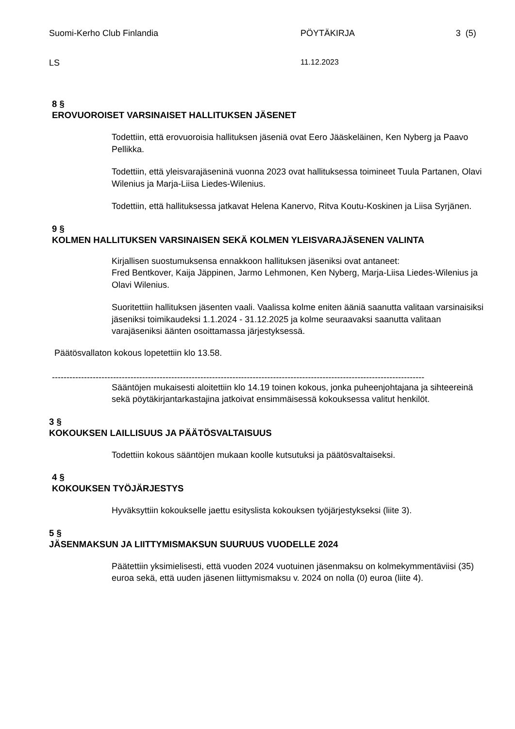Suomi-Kerho Club Finlandia PÖYTÄKIRJA 3 (5)
LS 11.12.2023
8 §
EROVUOROISET VARSINAISET HALLITUKSEN JÄSENET
Todettiin, että erovuoroisia hallituksen jäseniä ovat Eero Jääskeläinen, Ken Nyberg ja Paavo Pellikka.
Todettiin, että yleisvarajäseninä vuonna 2023 ovat hallituksessa toimineet Tuula Partanen, Olavi Wilenius ja Marja-Liisa Liedes-Wilenius.
Todettiin, että hallituksessa jatkavat Helena Kanervo, Ritva Koutu-Koskinen ja Liisa Syrjänen.
9 §
KOLMEN HALLITUKSEN VARSINAISEN SEKÄ KOLMEN YLEISVARAJÄSENEN VALINTA
Kirjallisen suostumuksensa ennakkoon hallituksen jäseniksi ovat antaneet:
Fred Bentkover, Kaija Jäppinen, Jarmo Lehmonen, Ken Nyberg, Marja-Liisa Liedes-Wilenius ja Olavi Wilenius.
Suoritettiin hallituksen jäsenten vaali. Vaalissa kolme eniten ääniä saanutta valitaan varsinaisiksi jäseniksi toimikaudeksi 1.1.2024 - 31.12.2025 ja kolme seuraavaksi saanutta valitaan varajäseniksi äänten osoittamassa järjestyksessä.
Päätösvallaton kokous lopetettiin klo 13.58.
--------------------------------------------------------------------------------------------------------------------------------
Sääntöjen mukaisesti aloitettiin klo 14.19 toinen kokous, jonka puheenjohtajana ja sihteereinä sekä pöytäkirjantarkastajina jatkoivat ensimmäisessä kokouksessa valitut henkilöt.
3 §
KOKOUKSEN LAILLISUUS JA PÄÄTÖSVALTAISUUS
Todettiin kokous sääntöjen mukaan koolle kutsutuksi ja päätösvaltaiseksi.
4 §
KOKOUKSEN TYÖJÄRJESTYS
Hyväksyttiin kokoukselle jaettu esityslista kokouksen työjärjestykseksi (liite 3).
5 §
JÄSENMAKSUN JA LIITTYMISMAKSUN SUURUUS VUODELLE 2024
Päätettiin yksimielisesti, että vuoden 2024 vuotuinen jäsenmaksu on kolmekymmentäviisi (35) euroa sekä, että uuden jäsenen liittymismaksu v. 2024 on nolla (0) euroa (liite 4).